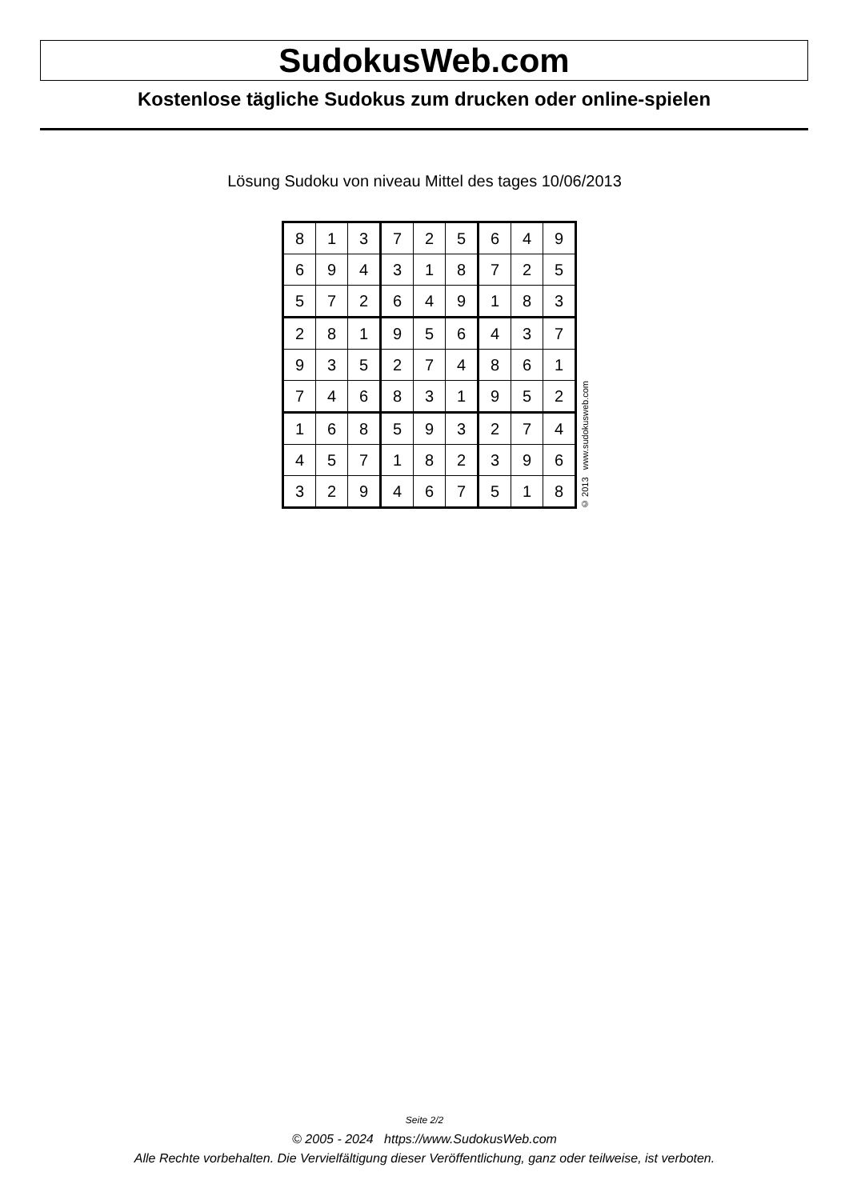SudokusWeb.com
Kostenlose tägliche Sudokus zum drucken oder online-spielen
Lösung Sudoku von niveau Mittel des tages 10/06/2013
| 8 | 1 | 3 | 7 | 2 | 5 | 6 | 4 | 9 |
| 6 | 9 | 4 | 3 | 1 | 8 | 7 | 2 | 5 |
| 5 | 7 | 2 | 6 | 4 | 9 | 1 | 8 | 3 |
| 2 | 8 | 1 | 9 | 5 | 6 | 4 | 3 | 7 |
| 9 | 3 | 5 | 2 | 7 | 4 | 8 | 6 | 1 |
| 7 | 4 | 6 | 8 | 3 | 1 | 9 | 5 | 2 |
| 1 | 6 | 8 | 5 | 9 | 3 | 2 | 7 | 4 |
| 4 | 5 | 7 | 1 | 8 | 2 | 3 | 9 | 6 |
| 3 | 2 | 9 | 4 | 6 | 7 | 5 | 1 | 8 |
© 2013 www.sudokusweb.com
Seite 2/2
© 2005 - 2024 https://www.SudokusWeb.com
Alle Rechte vorbehalten. Die Vervielfältigung dieser Veröffentlichung, ganz oder teilweise, ist verboten.